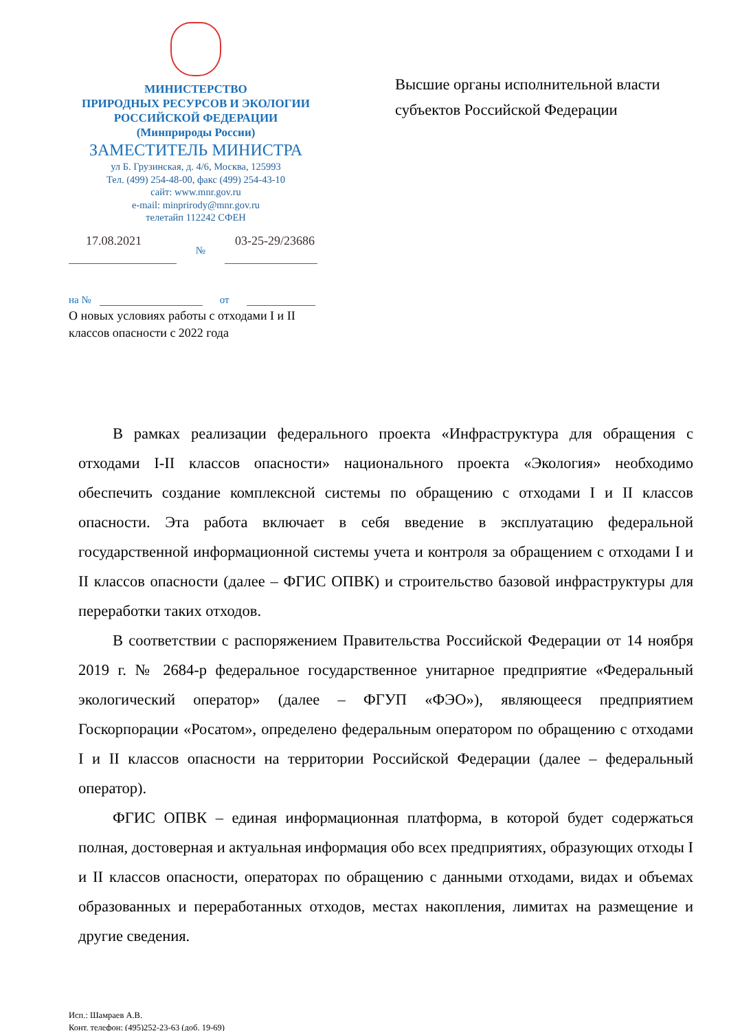МИНИСТЕРСТВО
ПРИРОДНЫХ РЕСУРСОВ И ЭКОЛОГИИ
РОССИЙСКОЙ ФЕДЕРАЦИИ
(Минприроды России)
ЗАМЕСТИТЕЛЬ МИНИСТРА
ул Б. Грузинская, д. 4/6, Москва, 125993
Тел. (499) 254-48-00, факс (499) 254-43-10
сайт: www.mnr.gov.ru
e-mail: minprirody@mnr.gov.ru
телетайп 112242 СФЕН
Высшие органы исполнительной власти
субъектов Российской Федерации
17.08.2021
№
03-25-29/23686
на № от
О новых условиях работы с отходами I и II классов опасности с 2022 года
В рамках реализации федерального проекта «Инфраструктура для обращения с отходами I-II классов опасности» национального проекта «Экология» необходимо обеспечить создание комплексной системы по обращению с отходами I и II классов опасности. Эта работа включает в себя введение в эксплуатацию федеральной государственной информационной системы учета и контроля за обращением с отходами I и II классов опасности (далее – ФГИС ОПВК) и строительство базовой инфраструктуры для переработки таких отходов.
В соответствии с распоряжением Правительства Российской Федерации от 14 ноября 2019 г. № 2684-р федеральное государственное унитарное предприятие «Федеральный экологический оператор» (далее – ФГУП «ФЭО»), являющееся предприятием Госкорпорации «Росатом», определено федеральным оператором по обращению с отходами I и II классов опасности на территории Российской Федерации (далее – федеральный оператор).
ФГИС ОПВК – единая информационная платформа, в которой будет содержаться полная, достоверная и актуальная информация обо всех предприятиях, образующих отходы I и II классов опасности, операторах по обращению с данными отходами, видах и объемах образованных и переработанных отходов, местах накопления, лимитах на размещение и другие сведения.
Исп.: Шамраев А.В.
Конт. телефон: (495)252-23-63 (доб. 19-69)